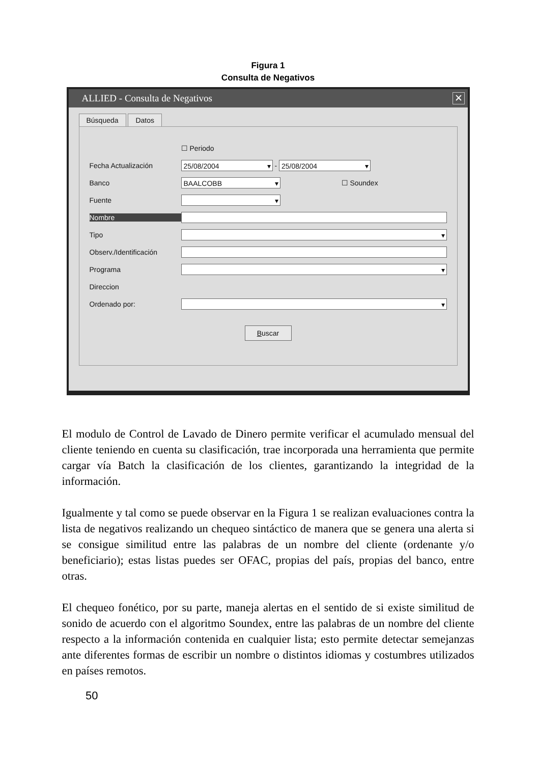Figura 1
Consulta de Negativos
ALLIED - Consulta de Negativos ✕
Búsqueda Datos
☐ Periodo
Fecha Actualización 25/08/2004 - 25/08/2004
Banco BAALCOBB ☐ Soundex
Fuente
Nombre
Tipo
Observ./Identificación
Programa
Direccion
Ordenado por:
Buscar
El modulo de Control de Lavado de Dinero permite verificar el acumulado mensual del cliente teniendo en cuenta su clasificación, trae incorporada una herramienta que permite cargar vía Batch la clasificación de los clientes, garantizando la integridad de la información.
Igualmente y tal como se puede observar en la Figura 1 se realizan evaluaciones contra la lista de negativos realizando un chequeo sintáctico de manera que se genera una alerta si se consigue similitud entre las palabras de un nombre del cliente (ordenante y/o beneficiario); estas listas puedes ser OFAC, propias del país, propias del banco, entre otras.
El chequeo fonético, por su parte, maneja alertas en el sentido de si existe similitud de sonido de acuerdo con el algoritmo Soundex, entre las palabras de un nombre del cliente respecto a la información contenida en cualquier lista; esto permite detectar semejanzas ante diferentes formas de escribir un nombre o distintos idiomas y costumbres utilizados en países remotos.
50